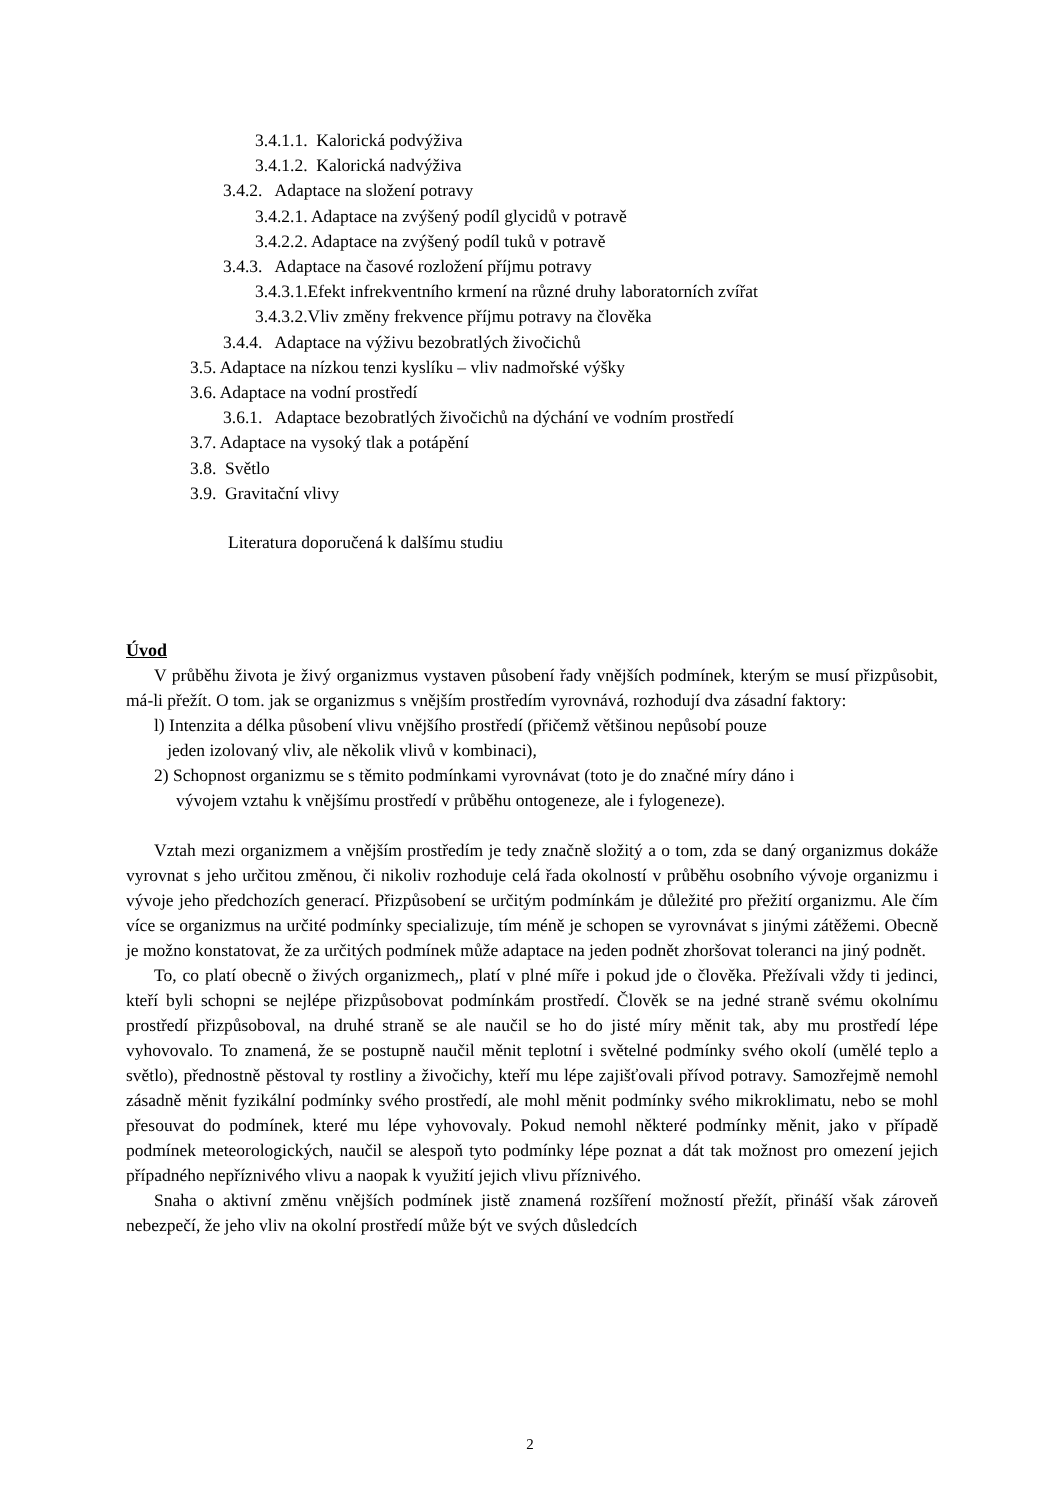3.4.1.1. Kalorická podvýživa
3.4.1.2. Kalorická nadvýživa
3.4.2. Adaptace na složení potravy
3.4.2.1. Adaptace na zvýšený podíl glycidů v potravě
3.4.2.2. Adaptace na zvýšený podíl tuků v potravě
3.4.3. Adaptace na časové rozložení příjmu potravy
3.4.3.1.Efekt infrekventního krmení na různé druhy laboratorních zvířat
3.4.3.2.Vliv změny frekvence příjmu potravy na člověka
3.4.4. Adaptace na výživu bezobratlých živočichů
3.5. Adaptace na nízkou tenzi kyslíku – vliv nadmořské výšky
3.6. Adaptace na vodní prostředí
3.6.1. Adaptace bezobratlých živočichů na dýchání ve vodním prostředí
3.7. Adaptace na vysoký tlak a potápění
3.8. Světlo
3.9. Gravitační vlivy
Literatura doporučená k dalšímu studiu
Úvod
V průběhu života je živý organizmus vystaven působení řady vnějších podmínek, kterým se musí přizpůsobit, má-li přežít. O tom. jak se organizmus s vnějším prostředím vyrovnává, rozhodují dva zásadní faktory:
l) Intenzita a délka působení vlivu vnějšího prostředí (přičemž většinou nepůsobí pouze
jeden izolovaný vliv, ale několik vlivů v kombinaci),
2) Schopnost organizmu se s těmito podmínkami vyrovnávat (toto je do značné míry dáno i
vývojem vztahu k vnějšímu prostředí v průběhu ontogeneze, ale i fylogeneze).
Vztah mezi organizmem a vnějším prostředím je tedy značně složitý a o tom, zda se daný organizmus dokáže vyrovnat s jeho určitou změnou, či nikoliv rozhoduje celá řada okolností v průběhu osobního vývoje organizmu i vývoje jeho předchozích generací. Přizpůsobení se určitým podmínkám je důležité pro přežití organizmu. Ale čím více se organizmus na určité podmínky specializuje, tím méně je schopen se vyrovnávat s jinými zátěžemi. Obecně je možno konstatovat, že za určitých podmínek může adaptace na jeden podnět zhoršovat toleranci na jiný podnět.
To, co platí obecně o živých organizmech,, platí v plné míře i pokud jde o člověka. Přežívali vždy ti jedinci, kteří byli schopni se nejlépe přizpůsobovat podmínkám prostředí. Člověk se na jedné straně svému okolnímu prostředí přizpůsoboval, na druhé straně se ale naučil se ho do jisté míry měnit tak, aby mu prostředí lépe vyhovovalo. To znamená, že se postupně naučil měnit teplotní i světelné podmínky svého okolí (umělé teplo a světlo), přednostně pěstoval ty rostliny a živočichy, kteří mu lépe zajišťovali přívod potravy. Samozřejmě nemohl zásadně měnit fyzikální podmínky svého prostředí, ale mohl měnit podmínky svého mikroklimatu, nebo se mohl přesouvat do podmínek, které mu lépe vyhovovaly. Pokud nemohl některé podmínky měnit, jako v případě podmínek meteorologických, naučil se alespoň tyto podmínky lépe poznat a dát tak možnost pro omezení jejich případného nepříznivého vlivu a naopak k využití jejich vlivu příznivého.
Snaha o aktivní změnu vnějších podmínek jistě znamená rozšíření možností přežít, přináší však zároveň nebezpečí, že jeho vliv na okolní prostředí může být ve svých důsledcích
2